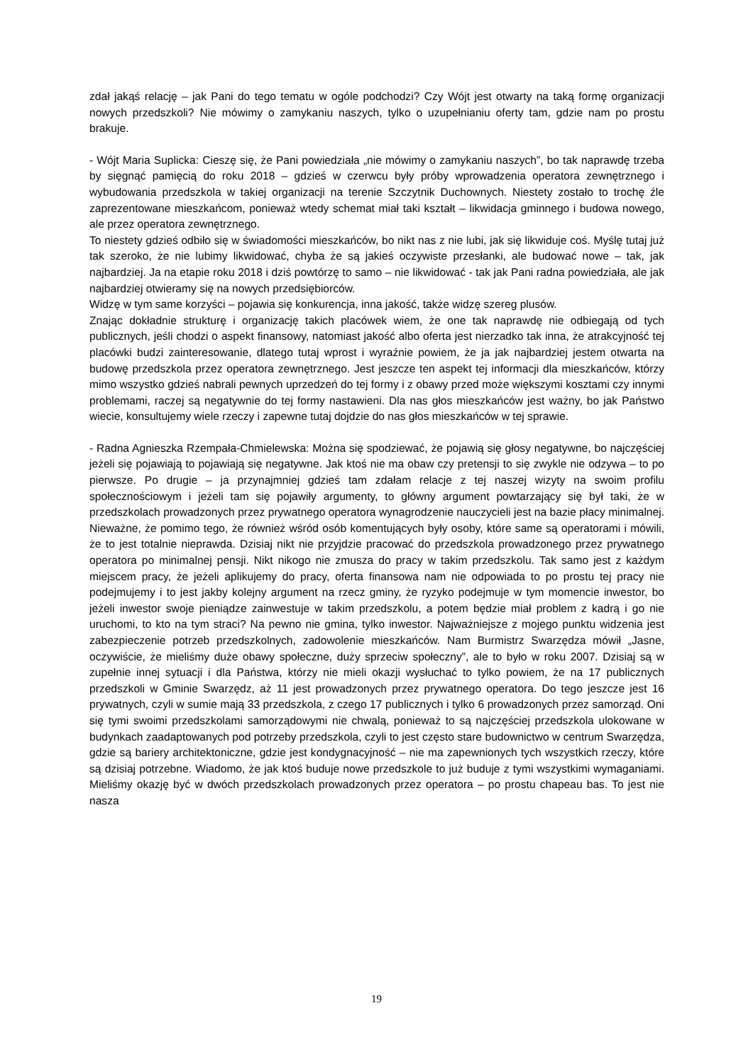zdał jakąś relację – jak Pani do tego tematu w ogóle podchodzi? Czy Wójt jest otwarty na taką formę organizacji nowych przedszkoli? Nie mówimy o zamykaniu naszych, tylko o uzupełnianiu oferty tam, gdzie nam po prostu brakuje.
- Wójt Maria Suplicka: Cieszę się, że Pani powiedziała „nie mówimy o zamykaniu naszych”, bo tak naprawdę trzeba by sięgnąć pamięcią do roku 2018 – gdzieś w czerwcu były próby wprowadzenia operatora zewnętrznego i wybudowania przedszkola w takiej organizacji na terenie Szczytnik Duchownych. Niestety zostało to trochę źle zaprezentowane mieszkańcom, ponieważ wtedy schemat miał taki kształt – likwidacja gminnego i budowa nowego, ale przez operatora zewnętrznego.
To niestety gdzieś odbiło się w świadomości mieszkańców, bo nikt nas z nie lubi, jak się likwiduje coś. Myślę tutaj już tak szeroko, że nie lubimy likwidować, chyba że są jakieś oczywiste przesłanki, ale budować nowe – tak, jak najbardziej. Ja na etapie roku 2018 i dziś powtórzę to samo – nie likwidować - tak jak Pani radna powiedziała, ale jak najbardziej otwieramy się na nowych przedsiębiorców.
Widzę w tym same korzyści – pojawia się konkurencja, inna jakość, także widzę szereg plusów.
Znając dokładnie strukturę i organizację takich placówek wiem, że one tak naprawdę nie odbiegają od tych publicznych, jeśli chodzi o aspekt finansowy, natomiast jakość albo oferta jest nierzadko tak inna, że atrakcyjność tej placówki budzi zainteresowanie, dlatego tutaj wprost i wyraźnie powiem, że ja jak najbardziej jestem otwarta na budowę przedszkola przez operatora zewnętrznego. Jest jeszcze ten aspekt tej informacji dla mieszkańców, którzy mimo wszystko gdzieś nabrali pewnych uprzedzeń do tej formy i z obawy przed może większymi kosztami czy innymi problemami, raczej są negatywnie do tej formy nastawieni. Dla nas głos mieszkańców jest ważny, bo jak Państwo wiecie, konsultujemy wiele rzeczy i zapewne tutaj dojdzie do nas głos mieszkańców w tej sprawie.
- Radna Agnieszka Rzempała-Chmielewska: Można się spodziewać, że pojawią się głosy negatywne, bo najczęściej jeżeli się pojawiają to pojawiają się negatywne. Jak ktoś nie ma obaw czy pretensji to się zwykle nie odzywa – to po pierwsze. Po drugie – ja przynajmniej gdzieś tam zdałam relacje z tej naszej wizyty na swoim profilu społecznościowym i jeżeli tam się pojawiły argumenty, to główny argument powtarzający się był taki, że w przedszkolach prowadzonych przez prywatnego operatora wynagrodzenie nauczycieli jest na bazie płacy minimalnej. Nieważne, że pomimo tego, że również wśród osób komentujących były osoby, które same są operatorami i mówili, że to jest totalnie nieprawda. Dzisiaj nikt nie przyjdzie pracować do przedszkola prowadzonego przez prywatnego operatora po minimalnej pensji. Nikt nikogo nie zmusza do pracy w takim przedszkolu. Tak samo jest z każdym miejscem pracy, że jeżeli aplikujemy do pracy, oferta finansowa nam nie odpowiada to po prostu tej pracy nie podejmujemy i to jest jakby kolejny argument na rzecz gminy, że ryzyko podejmuje w tym momencie inwestor, bo jeżeli inwestor swoje pieniądze zainwestuje w takim przedszkolu, a potem będzie miał problem z kadrą i go nie uruchomi, to kto na tym straci? Na pewno nie gmina, tylko inwestor. Najważniejsze z mojego punktu widzenia jest zabezpieczenie potrzeb przedszkolnych, zadowolenie mieszkańców. Nam Burmistrz Swarzędza mówił „Jasne, oczywiście, że mieliśmy duże obawy społeczne, duży sprzeciw społeczny”, ale to było w roku 2007. Dzisiaj są w zupełnie innej sytuacji i dla Państwa, którzy nie mieli okazji wysłuchać to tylko powiem, że na 17 publicznych przedszkoli w Gminie Swarzędz, aż 11 jest prowadzonych przez prywatnego operatora. Do tego jeszcze jest 16 prywatnych, czyli w sumie mają 33 przedszkola, z czego 17 publicznych i tylko 6 prowadzonych przez samorząd. Oni się tymi swoimi przedszkolami samorządowymi nie chwalą, ponieważ to są najczęściej przedszkola ulokowane w budynkach zaadaptowanych pod potrzeby przedszkola, czyli to jest często stare budownictwo w centrum Swarzędza, gdzie są bariery architektoniczne, gdzie jest kondygnacyjność – nie ma zapewnionych tych wszystkich rzeczy, które są dzisiaj potrzebne. Wiadomo, że jak ktoś buduje nowe przedszkole to już buduje z tymi wszystkimi wymaganiami. Mieliśmy okazję być w dwóch przedszkolach prowadzonych przez operatora – po prostu chapeau bas. To jest nie nasza
19